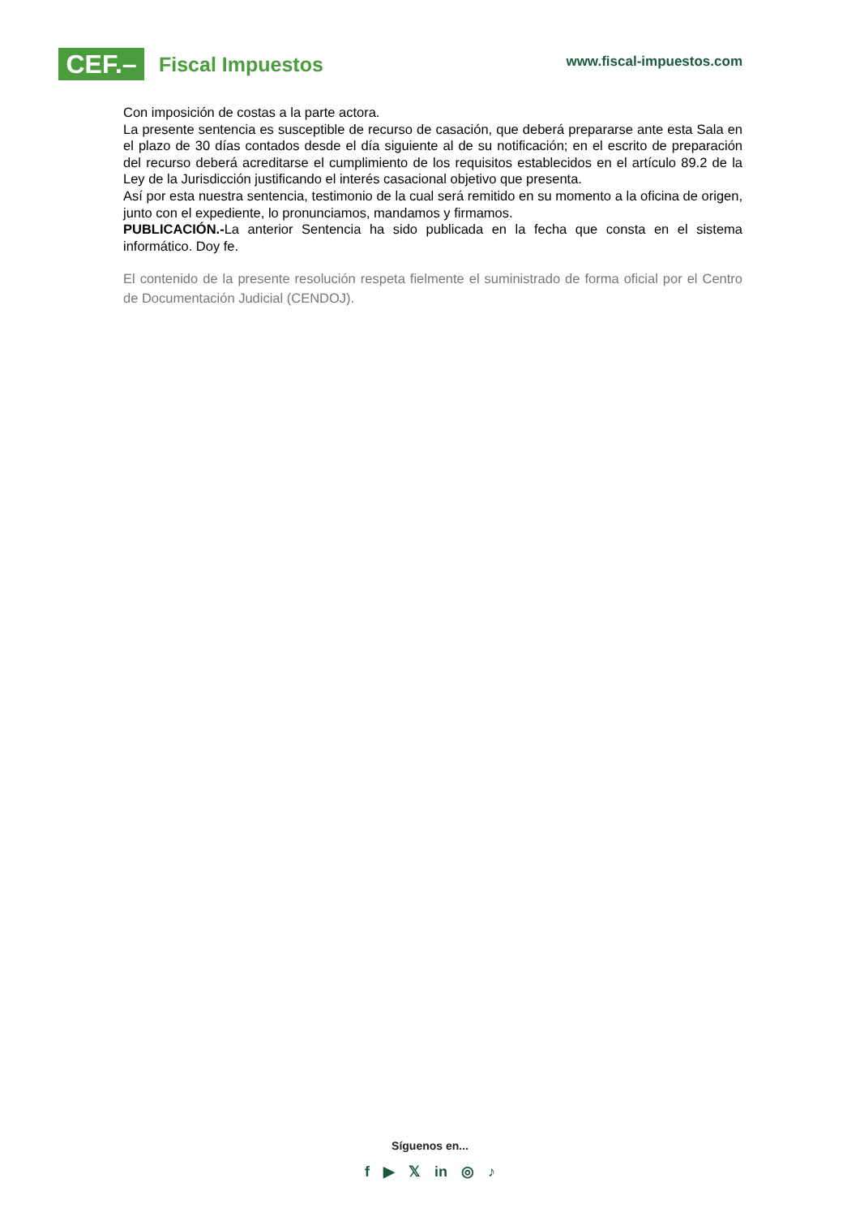CEF.–
Fiscal Impuestos
www.fiscal-impuestos.com
Con imposición de costas a la parte actora.
La presente sentencia es susceptible de recurso de casación, que deberá prepararse ante esta Sala en el plazo de 30 días contados desde el día siguiente al de su notificación; en el escrito de preparación del recurso deberá acreditarse el cumplimiento de los requisitos establecidos en el artículo 89.2 de la Ley de la Jurisdicción justificando el interés casacional objetivo que presenta.
Así por esta nuestra sentencia, testimonio de la cual será remitido en su momento a la oficina de origen, junto con el expediente, lo pronunciamos, mandamos y firmamos.
PUBLICACIÓN.-La anterior Sentencia ha sido publicada en la fecha que consta en el sistema informático. Doy fe.
El contenido de la presente resolución respeta fielmente el suministrado de forma oficial por el Centro de Documentación Judicial (CENDOJ).
Síguenos en...
f ▶ 𝕏 in ◎ ♪